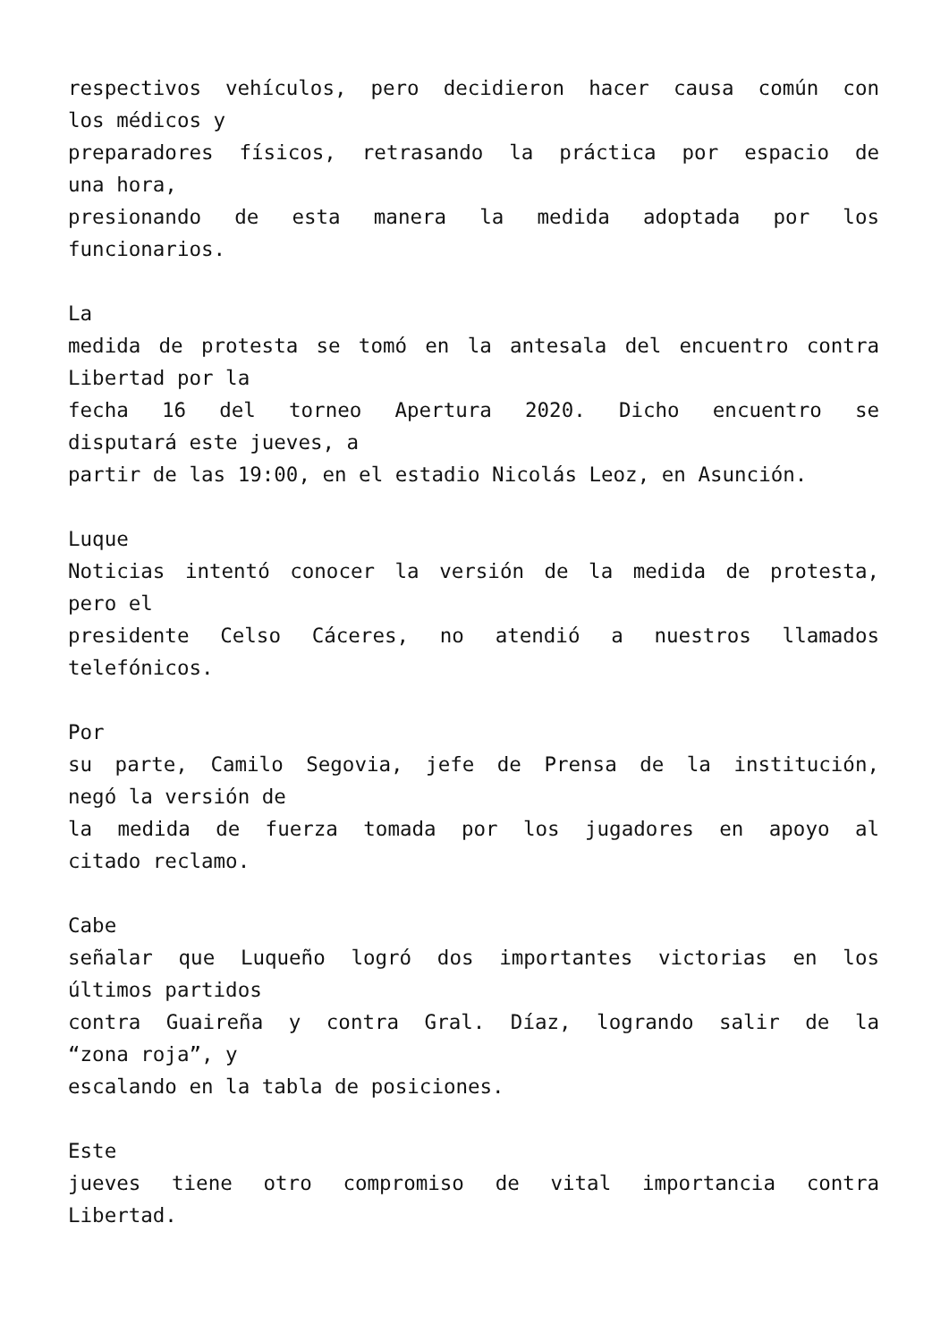respectivos vehículos, pero decidieron hacer causa común con
los médicos y
preparadores físicos, retrasando la práctica por espacio de
una hora,
presionando de esta manera la medida adoptada por los
funcionarios.
La
medida de protesta se tomó en la antesala del encuentro contra
Libertad por la
fecha 16 del torneo Apertura 2020. Dicho encuentro se
disputará este jueves, a
partir de las 19:00, en el estadio Nicolás Leoz, en Asunción.
Luque
Noticias intentó conocer la versión de la medida de protesta,
pero el
presidente Celso Cáceres, no atendió a nuestros llamados
telefónicos.
Por
su parte, Camilo Segovia, jefe de Prensa de la institución,
negó la versión de
la medida de fuerza tomada por los jugadores en apoyo al
citado reclamo.
Cabe
señalar que Luqueño logró dos importantes victorias en los
últimos partidos
contra Guaireña y contra Gral. Díaz, logrando salir de la
“zona roja”, y
escalando en la tabla de posiciones.
Este
jueves tiene otro compromiso de vital importancia contra
Libertad.